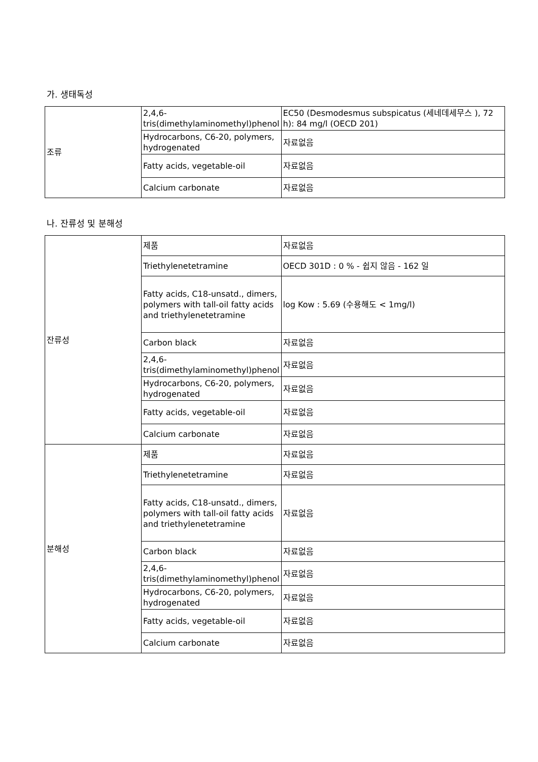가. 생태독성
| 조류 | 2,4,6-tris(dimethylaminomethyl)phenol | EC50 (Desmodesmus subspicatus (세네데세무스 ), 72 h): 84 mg/l (OECD 201) |
| | Hydrocarbons, C6-20, polymers, hydrogenated | 자료없음 |
| | Fatty acids, vegetable-oil | 자료없음 |
| | Calcium carbonate | 자료없음 |
나. 잔류성 및 분해성
| 잔류성 | 제품 | 자료없음 |
| | Triethylenetetramine | OECD 301D : 0 % - 쉽지 않음 - 162 일 |
| | Fatty acids, C18-unsatd., dimers, polymers with tall-oil fatty acids and triethylenetetramine | log Kow : 5.69 (수용해도 < 1mg/l) |
| | Carbon black | 자료없음 |
| | 2,4,6-tris(dimethylaminomethyl)phenol | 자료없음 |
| | Hydrocarbons, C6-20, polymers, hydrogenated | 자료없음 |
| | Fatty acids, vegetable-oil | 자료없음 |
| | Calcium carbonate | 자료없음 |
| 분해성 | 제품 | 자료없음 |
| | Triethylenetetramine | 자료없음 |
| | Fatty acids, C18-unsatd., dimers, polymers with tall-oil fatty acids and triethylenetetramine | 자료없음 |
| | Carbon black | 자료없음 |
| | 2,4,6-tris(dimethylaminomethyl)phenol | 자료없음 |
| | Hydrocarbons, C6-20, polymers, hydrogenated | 자료없음 |
| | Fatty acids, vegetable-oil | 자료없음 |
| | Calcium carbonate | 자료없음 |